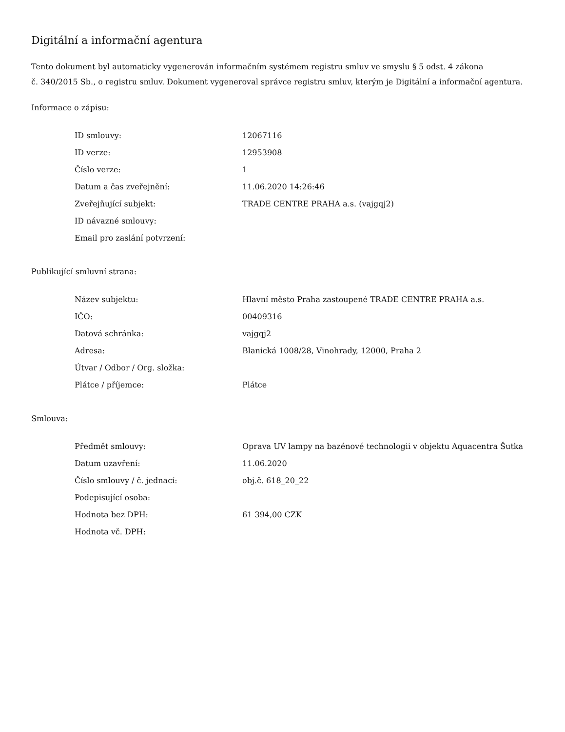Digitální a informační agentura
Tento dokument byl automaticky vygenerován informačním systémem registru smluv ve smyslu § 5 odst. 4 zákona
č. 340/2015 Sb., o registru smluv. Dokument vygeneroval správce registru smluv, kterým je Digitální a informační agentura.
Informace o zápisu:
| ID smlouvy: | 12067116 |
| ID verze: | 12953908 |
| Číslo verze: | 1 |
| Datum a čas zveřejnění: | 11.06.2020 14:26:46 |
| Zveřejňující subjekt: | TRADE CENTRE PRAHA a.s. (vajgqj2) |
| ID návazné smlouvy: | |
| Email pro zaslání potvrzení: | |
Publikující smluvní strana:
| Název subjektu: | Hlavní město Praha zastoupené TRADE CENTRE PRAHA a.s. |
| IČO: | 00409316 |
| Datová schránka: | vajgqj2 |
| Adresa: | Blanická 1008/28, Vinohrady, 12000, Praha 2 |
| Útvar / Odbor / Org. složka: | |
| Plátce / příjemce: | Plátce |
Smlouva:
| Předmět smlouvy: | Oprava UV lampy na bazénové technologii v objektu Aquacentra Šutka |
| Datum uzavření: | 11.06.2020 |
| Číslo smlouvy / č. jednací: | obj.č. 618_20_22 |
| Podepisující osoba: | |
| Hodnota bez DPH: | 61 394,00 CZK |
| Hodnota vč. DPH: | |